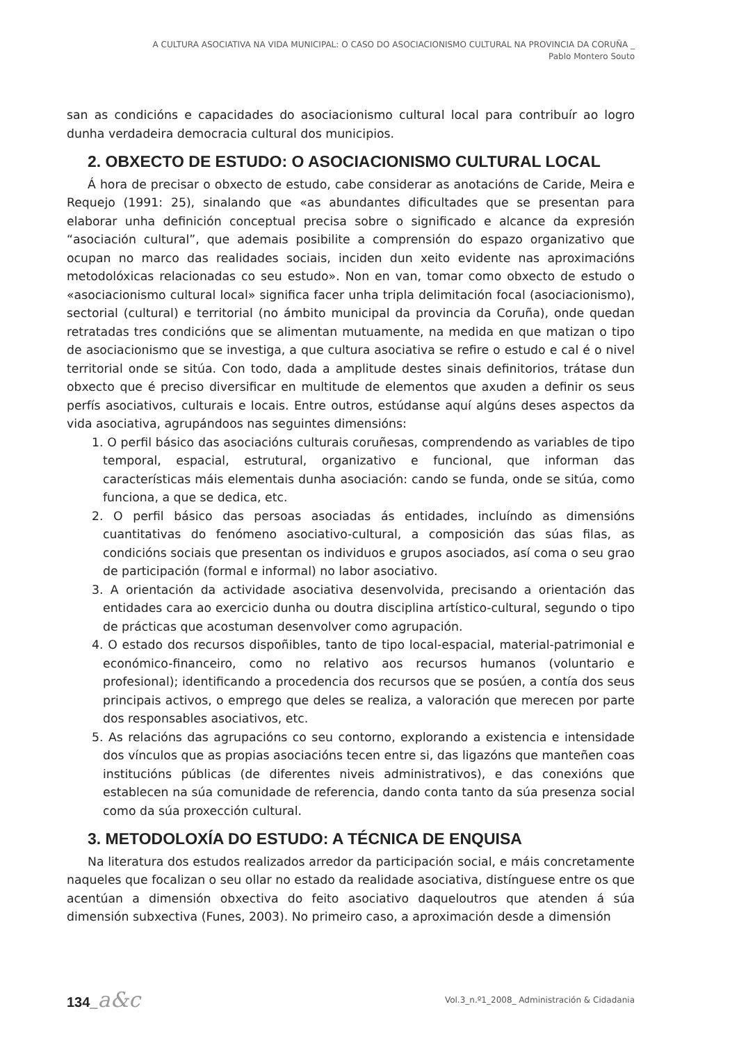A CULTURA ASOCIATIVA NA VIDA MUNICIPAL: O CASO DO ASOCIACIONISMO CULTURAL NA PROVINCIA DA CORUÑA _
Pablo Montero Souto
san as condicións e capacidades do asociacionismo cultural local para contribuír ao logro dunha verdadeira democracia cultural dos municipios.
2. OBXECTO DE ESTUDO: O ASOCIACIONISMO CULTURAL LOCAL
Á hora de precisar o obxecto de estudo, cabe considerar as anotacións de Caride, Meira e Requejo (1991: 25), sinalando que «as abundantes dificultades que se presentan para elaborar unha definición conceptual precisa sobre o significado e alcance da expresión “asociación cultural”, que ademais posibilite a comprensión do espazo organizativo que ocupan no marco das realidades sociais, inciden dun xeito evidente nas aproximacións metodolóxicas relacionadas co seu estudo». Non en van, tomar como obxecto de estudo o «asociacionismo cultural local» significa facer unha tripla delimitación focal (asociacionismo), sectorial (cultural) e territorial (no ámbito municipal da provincia da Coruña), onde quedan retratadas tres condicións que se alimentan mutuamente, na medida en que matizan o tipo de asociacionismo que se investiga, a que cultura asociativa se refire o estudo e cal é o nivel territorial onde se sitúa. Con todo, dada a amplitude destes sinais definitorios, trátase dun obxecto que é preciso diversificar en multitude de elementos que axuden a definir os seus perfís asociativos, culturais e locais. Entre outros, estúdanse aquí algúns deses aspectos da vida asociativa, agrupándoos nas seguintes dimensións:
1. O perfil básico das asociacións culturais coruñesas, comprendendo as variables de tipo temporal, espacial, estrutural, organizativo e funcional, que informan das características máis elementais dunha asociación: cando se funda, onde se sitúa, como funciona, a que se dedica, etc.
2. O perfil básico das persoas asociadas ás entidades, incluíndo as dimensións cuantitativas do fenómeno asociativo-cultural, a composición das súas filas, as condicións sociais que presentan os individuos e grupos asociados, así coma o seu grao de participación (formal e informal) no labor asociativo.
3. A orientación da actividade asociativa desenvolvida, precisando a orientación das entidades cara ao exercicio dunha ou doutra disciplina artístico-cultural, segundo o tipo de prácticas que acostuman desenvolver como agrupación.
4. O estado dos recursos dispoñibles, tanto de tipo local-espacial, material-patrimonial e económico-financeiro, como no relativo aos recursos humanos (voluntario e profesional); identificando a procedencia dos recursos que se posúen, a contía dos seus principais activos, o emprego que deles se realiza, a valoración que merecen por parte dos responsables asociativos, etc.
5. As relacións das agrupacións co seu contorno, explorando a existencia e intensidade dos vínculos que as propias asociacións tecen entre si, das ligazóns que manteñen coas institucións públicas (de diferentes niveis administrativos), e das conexións que establecen na súa comunidade de referencia, dando conta tanto da súa presenza social como da súa proxección cultural.
3. METODOLOXÍA DO ESTUDO: A TÉCNICA DE ENQUISA
Na literatura dos estudos realizados arredor da participación social, e máis concretamente naqueles que focalizan o seu ollar no estado da realidade asociativa, distínguese entre os que acentúan a dimensión obxectiva do feito asociativo daqueloutros que atenden á súa dimensión subxectiva (Funes, 2003). No primeiro caso, a aproximación desde a dimensión
134_a&c
Vol.3_n.º1_2008_ Administración & Cidadania